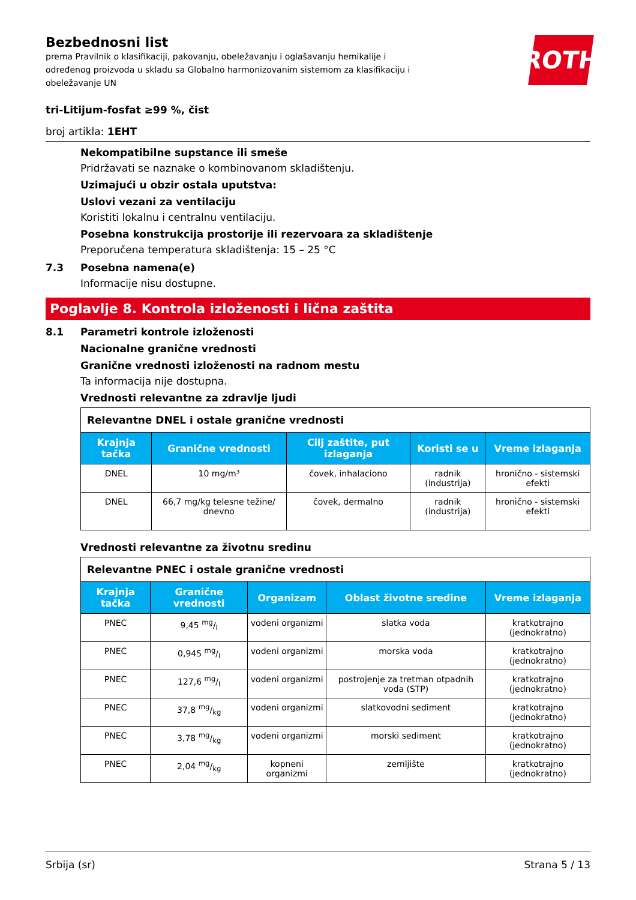ROTH
Bezbednosni list
prema Pravilnik o klasifikaciji, pakovanju, obeležavanju i oglašavanju hemikalije i određenog proizvoda u skladu sa Globalno harmonizovanim sistemom za klasifikaciju i obeležavanje UN
tri-Litijum-fosfat ≥99 %, čist
broj artikla: 1EHT
Nekompatibilne supstance ili smeše
Pridržavati se naznake o kombinovanom skladištenju.
Uzimajući u obzir ostala uputstva:
Uslovi vezani za ventilaciju
Koristiti lokalnu i centralnu ventilaciju.
Posebna konstrukcija prostorije ili rezervoara za skladištenje
Preporučena temperatura skladištenja: 15 – 25 °C
7.3 Posebna namena(e)
Informacije nisu dostupne.
Poglavlje 8. Kontrola izloženosti i lična zaštita
8.1 Parametri kontrole izloženosti
Nacionalne granične vrednosti
Granične vrednosti izloženosti na radnom mestu
Ta informacija nije dostupna.
Vrednosti relevantne za zdravlje ljudi
| Relevantne DNEL i ostale granične vrednosti | | | | |
| Krajnja tačka | Granične vrednosti | Cilj zaštite, put izlaganja | Koristi se u | Vreme izlaganja |
| DNEL | 10 mg/m³ | čovek, inhalaciono | radnik (industrija) | hronično - sistemski efekti |
| DNEL | 66,7 mg/kg telesne težine/ dnevno | čovek, dermalno | radnik (industrija) | hronično - sistemski efekti |
Vrednosti relevantne za životnu sredinu
| Relevantne PNEC i ostale granične vrednosti | | | | |
| Krajnja tačka | Granične vrednosti | Organizam | Oblast životne sredine | Vreme izlaganja |
| PNEC | 9,45 mg/l | vodeni organizmi | slatka voda | kratkotrajno (jednokratno) |
| PNEC | 0,945 mg/l | vodeni organizmi | morska voda | kratkotrajno (jednokratno) |
| PNEC | 127,6 mg/l | vodeni organizmi | postrojenje za tretman otpadnih voda (STP) | kratkotrajno (jednokratno) |
| PNEC | 37,8 mg/kg | vodeni organizmi | slatkovodni sediment | kratkotrajno (jednokratno) |
| PNEC | 3,78 mg/kg | vodeni organizmi | morski sediment | kratkotrajno (jednokratno) |
| PNEC | 2,04 mg/kg | kopneni organizmi | zemljište | kratkotrajno (jednokratno) |
Srbija (sr) Strana 5 / 13